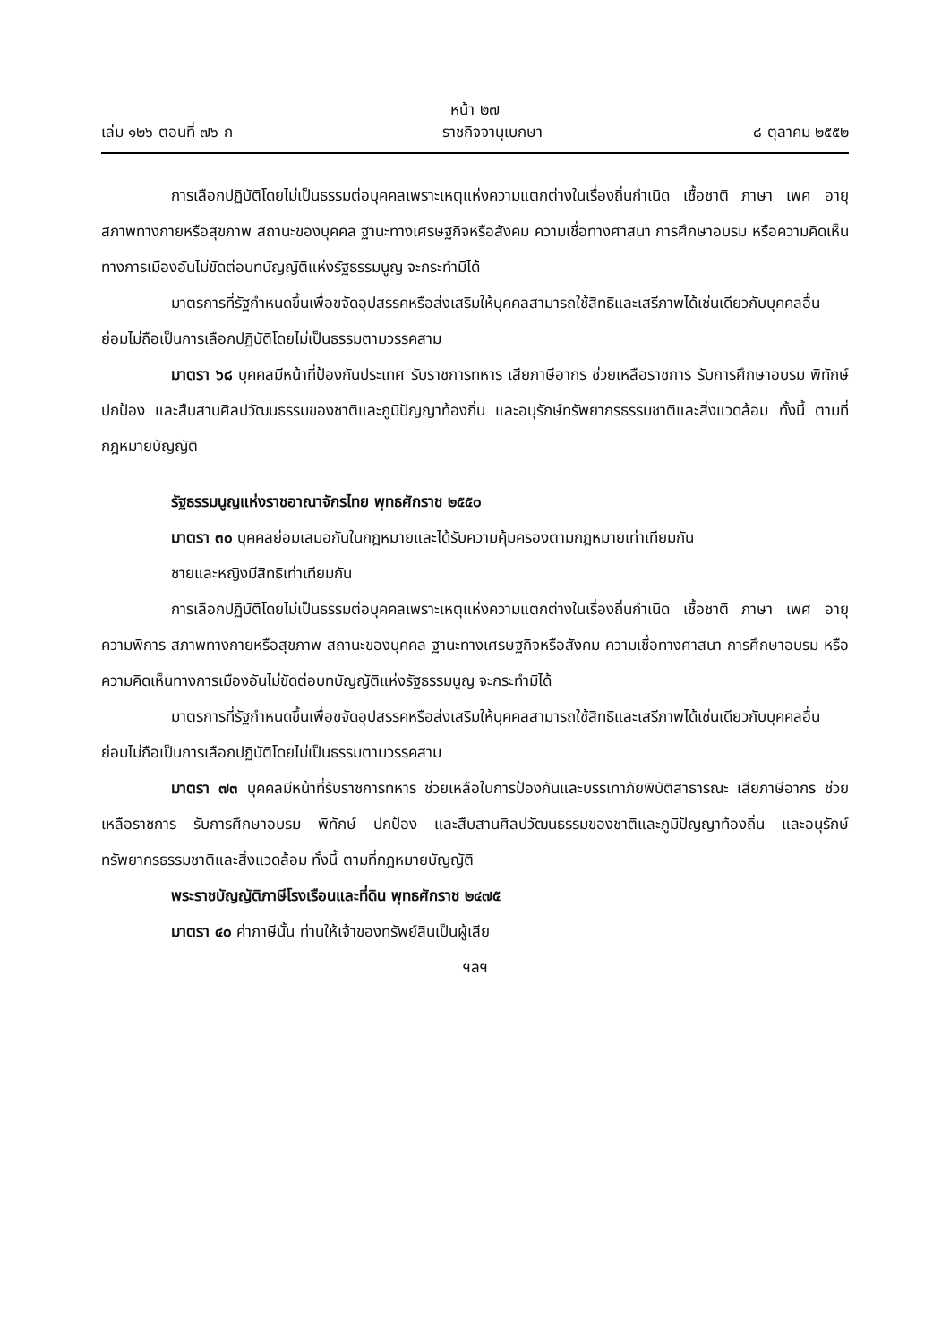หน้า ๒๗
เล่ม ๑๒๖ ตอนที่ ๗๖ ก ราชกิจจานุเบกษา ๘ ตุลาคม ๒๕๕๒
การเลือกปฏิบัติโดยไม่เป็นธรรมต่อบุคคลเพราะเหตุแห่งความแตกต่างในเรื่องถิ่นกำเนิด เชื้อชาติ ภาษา เพศ อายุ สภาพทางกายหรือสุขภาพ สถานะของบุคคล ฐานะทางเศรษฐกิจหรือสังคม ความเชื่อทางศาสนา การศึกษาอบรม หรือความคิดเห็นทางการเมืองอันไม่ขัดต่อบทบัญญัติแห่งรัฐธรรมนูญ จะกระทำมิได้
มาตรการที่รัฐกำหนดขึ้นเพื่อขจัดอุปสรรคหรือส่งเสริมให้บุคคลสามารถใช้สิทธิและเสรีภาพได้เช่นเดียวกับบุคคลอื่น ย่อมไม่ถือเป็นการเลือกปฏิบัติโดยไม่เป็นธรรมตามวรรคสาม
มาตรา ๖๘ บุคคลมีหน้าที่ป้องกันประเทศ รับราชการทหาร เสียภาษีอากร ช่วยเหลือราชการ รับการศึกษาอบรม พิทักษ์ ปกป้อง และสืบสานศิลปวัฒนธรรมของชาติและภูมิปัญญาท้องถิ่น และอนุรักษ์ทรัพยากรธรรมชาติและสิ่งแวดล้อม ทั้งนี้ ตามที่กฎหมายบัญญัติ
รัฐธรรมนูญแห่งราชอาณาจักรไทย พุทธศักราช ๒๕๕๐
มาตรา ๓๐ บุคคลย่อมเสมอกันในกฎหมายและได้รับความคุ้มครองตามกฎหมายเท่าเทียมกัน
ชายและหญิงมีสิทธิเท่าเทียมกัน
การเลือกปฏิบัติโดยไม่เป็นธรรมต่อบุคคลเพราะเหตุแห่งความแตกต่างในเรื่องถิ่นกำเนิด เชื้อชาติ ภาษา เพศ อายุ ความพิการ สภาพทางกายหรือสุขภาพ สถานะของบุคคล ฐานะทางเศรษฐกิจหรือสังคม ความเชื่อทางศาสนา การศึกษาอบรม หรือความคิดเห็นทางการเมืองอันไม่ขัดต่อบทบัญญัติแห่งรัฐธรรมนูญ จะกระทำมิได้
มาตรการที่รัฐกำหนดขึ้นเพื่อขจัดอุปสรรคหรือส่งเสริมให้บุคคลสามารถใช้สิทธิและเสรีภาพได้เช่นเดียวกับบุคคลอื่น ย่อมไม่ถือเป็นการเลือกปฏิบัติโดยไม่เป็นธรรมตามวรรคสาม
มาตรา ๗๓ บุคคลมีหน้าที่รับราชการทหาร ช่วยเหลือในการป้องกันและบรรเทาภัยพิบัติสาธารณะ เสียภาษีอากร ช่วยเหลือราชการ รับการศึกษาอบรม พิทักษ์ ปกป้อง และสืบสานศิลปวัฒนธรรมของชาติและภูมิปัญญาท้องถิ่น และอนุรักษ์ทรัพยากรธรรมชาติและสิ่งแวดล้อม ทั้งนี้ ตามที่กฎหมายบัญญัติ
พระราชบัญญัติภาษีโรงเรือนและที่ดิน พุทธศักราช ๒๔๗๕
มาตรา ๔๐ ค่าภาษีนั้น ท่านให้เจ้าของทรัพย์สินเป็นผู้เสีย
ฯลฯ